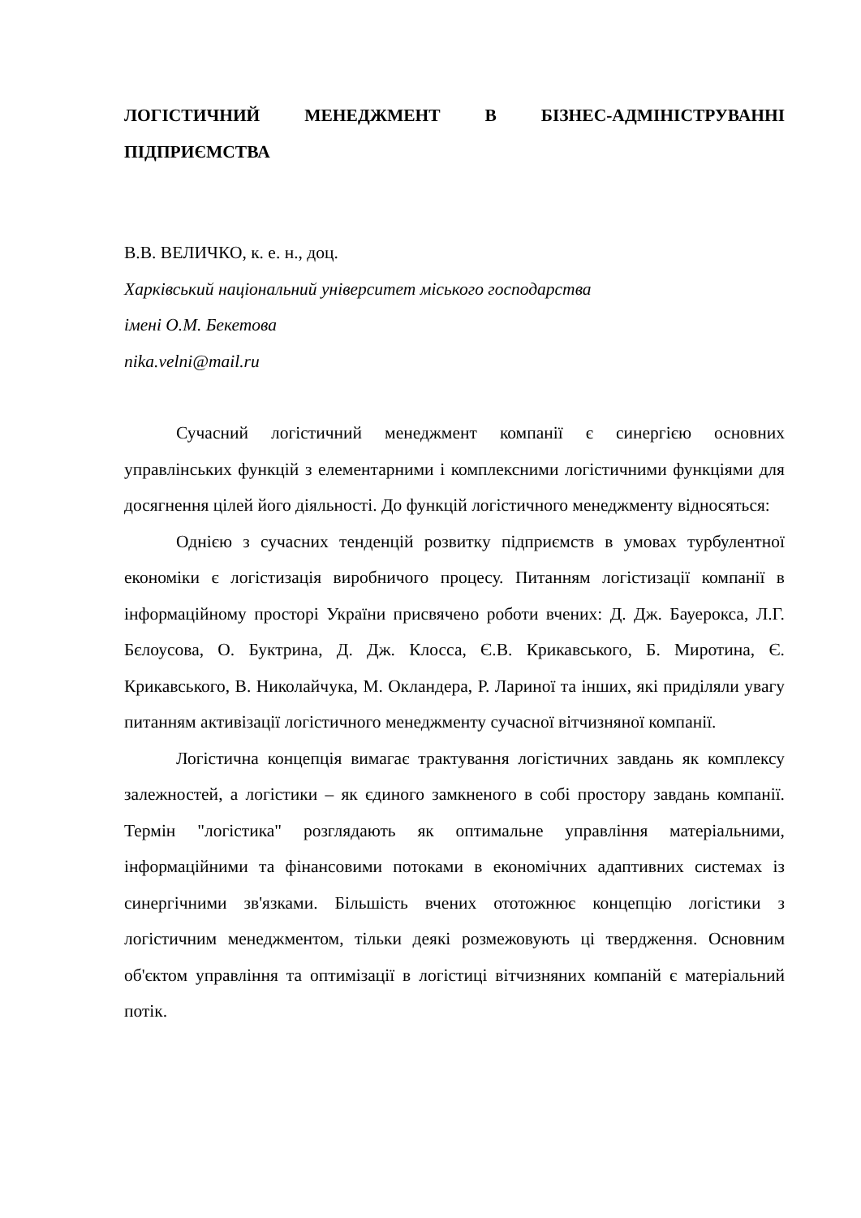ЛОГІСТИЧНИЙ МЕНЕДЖМЕНТ В БІЗНЕС-АДМІНІСТРУВАННІ ПІДПРИЄМСТВА
В.В. ВЕЛИЧКО, к. е. н., доц.
Харківський національний університет міського господарства
імені О.М. Бекетова
nika.velni@mail.ru
Сучасний логістичний менеджмент компанії є синергією основних управлінських функцій з елементарними і комплексними логістичними функціями для досягнення цілей його діяльності. До функцій логістичного менеджменту відносяться:
Однією з сучасних тенденцій розвитку підприємств в умовах турбулентної економіки є логістизація виробничого процесу. Питанням логістизації компанії в інформаційному просторі України присвячено роботи вчених: Д. Дж. Бауерокса, Л.Г. Бєлоусова, О. Буктрина, Д. Дж. Клосса, Є.В. Крикавського, Б. Миротина, Є. Крикавського, В. Николайчука, М. Окландера, Р. Лариної та інших, які приділяли увагу питанням активізації логістичного менеджменту сучасної вітчизняної компанії.
Логістична концепція вимагає трактування логістичних завдань як комплексу залежностей, а логістики – як єдиного замкненого в собі простору завдань компанії. Термін "логістика" розглядають як оптимальне управління матеріальними, інформаційними та фінансовими потоками в економічних адаптивних системах із синергічними зв'язками. Більшість вчених ототожнює концепцію логістики з логістичним менеджментом, тільки деякі розмежовують ці твердження. Основним об'єктом управління та оптимізації в логістиці вітчизняних компаній є матеріальний потік.